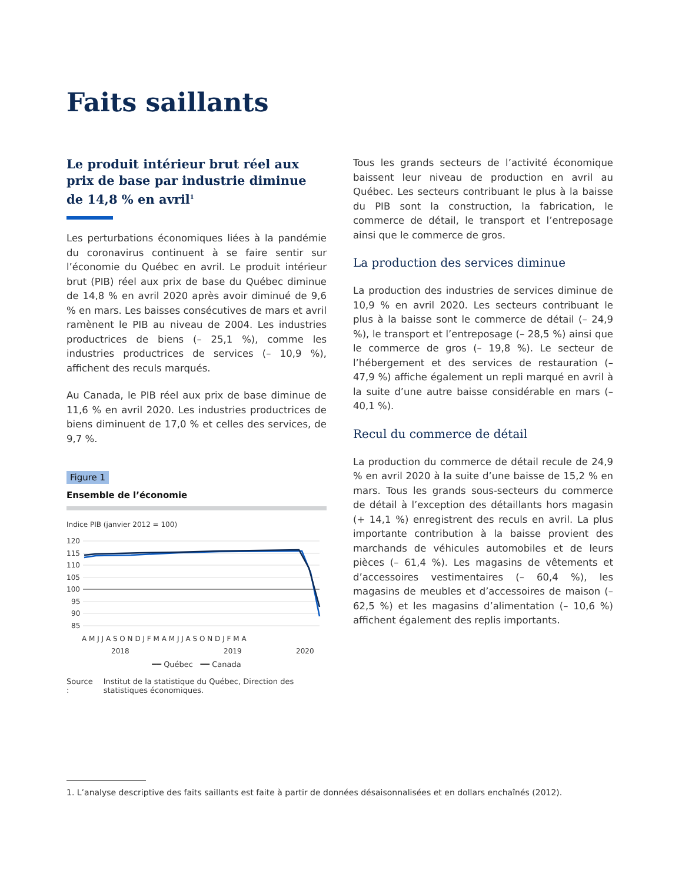Faits saillants
Le produit intérieur brut réel aux prix de base par industrie diminue de 14,8 % en avril<sup>1</sup>
Les perturbations économiques liées à la pandémie du coronavirus continuent à se faire sentir sur l’économie du Québec en avril. Le produit intérieur brut (PIB) réel aux prix de base du Québec diminue de 14,8 % en avril 2020 après avoir diminué de 9,6 % en mars. Les baisses consécutives de mars et avril ramènent le PIB au niveau de 2004. Les industries productrices de biens (– 25,1 %), comme les industries productrices de services (– 10,9 %), affichent des reculs marqués.
Au Canada, le PIB réel aux prix de base diminue de 11,6 % en avril 2020. Les industries productrices de biens diminuent de 17,0 % et celles des services, de 9,7 %.
Figure 1
Ensemble de l’économie
Indice PIB (janvier 2012 = 100)
120
115
110
105
100
95
90
85
A M J J A S O N D J F M A M J J A S O N D J F M A
2018
2019
2020
━━ Québec ━━ Canada
Source : Institut de la statistique du Québec, Direction des statistiques économiques.
Tous les grands secteurs de l’activité économique baissent leur niveau de production en avril au Québec. Les secteurs contribuant le plus à la baisse du PIB sont la construction, la fabrication, le commerce de détail, le transport et l’entreposage ainsi que le commerce de gros.
La production des services diminue
La production des industries de services diminue de 10,9 % en avril 2020. Les secteurs contribuant le plus à la baisse sont le commerce de détail (– 24,9 %), le transport et l’entreposage (– 28,5 %) ainsi que le commerce de gros (– 19,8 %). Le secteur de l’hébergement et des services de restauration (– 47,9 %) affiche également un repli marqué en avril à la suite d’une autre baisse considérable en mars (– 40,1 %).
Recul du commerce de détail
La production du commerce de détail recule de 24,9 % en avril 2020 à la suite d’une baisse de 15,2 % en mars. Tous les grands sous-secteurs du commerce de détail à l’exception des détaillants hors magasin (+ 14,1 %) enregistrent des reculs en avril. La plus importante contribution à la baisse provient des marchands de véhicules automobiles et de leurs pièces (– 61,4 %). Les magasins de vêtements et d’accessoires vestimentaires (– 60,4 %), les magasins de meubles et d’accessoires de maison (– 62,5 %) et les magasins d’alimentation (– 10,6 %) affichent également des replis importants.
1. L’analyse descriptive des faits saillants est faite à partir de données désaisonnalisées et en dollars enchaînés (2012).